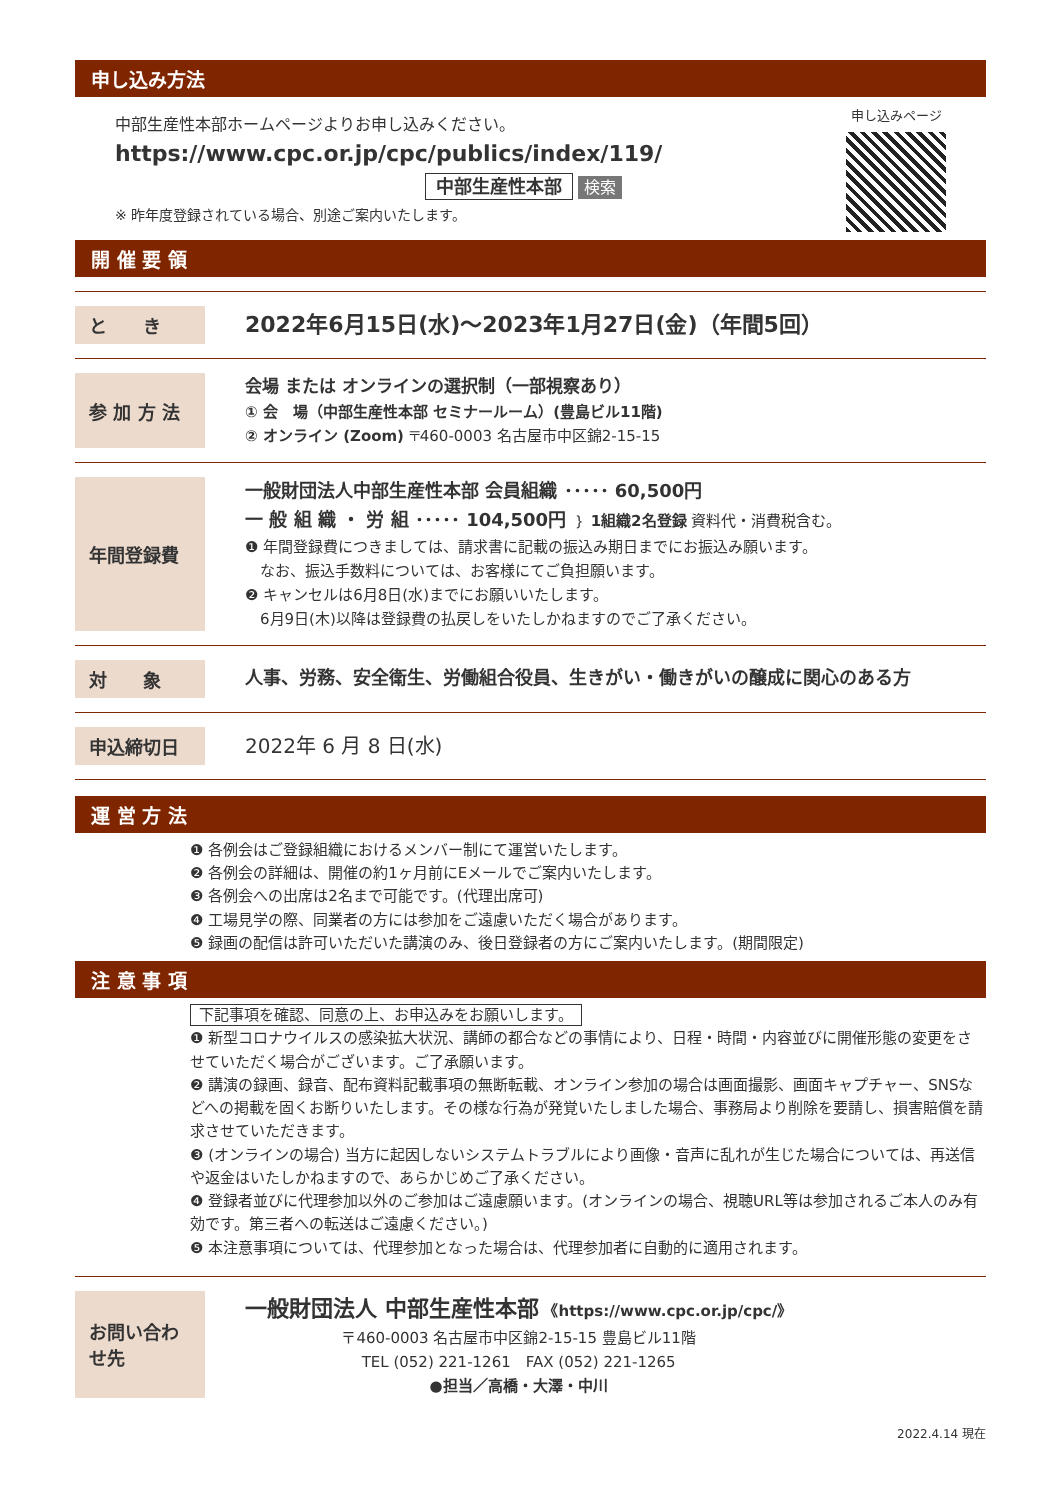申し込み方法
中部生産性本部ホームページよりお申し込みください。
https://www.cpc.or.jp/cpc/publics/index/119/
中部生産性本部 検索
※ 昨年度登録されている場合、別途ご案内いたします。
申し込みページ
開 催 要 領
と　　き
2022年6月15日(水)～2023年1月27日(金)（年間5回）
参 加 方 法
会場 または オンラインの選択制（一部視察あり）
① 会　場（中部生産性本部 セミナールーム）(豊島ビル11階)
② オンライン (Zoom) 〒460-0003 名古屋市中区錦2-15-15
年間登録費
一般財団法人中部生産性本部 会員組織 ･････ 60,500円
一 般 組 織 ・ 労 組 ･････ 104,500円 ｝ 1組織2名登録 資料代・消費税含む。
❶ 年間登録費につきましては、請求書に記載の振込み期日までにお振込み願います。
　なお、振込手数料については、お客様にてご負担願います。
❷ キャンセルは6月8日(水)までにお願いいたします。
　6月9日(木)以降は登録費の払戻しをいたしかねますのでご了承ください。
対　　象
人事、労務、安全衛生、労働組合役員、生きがい・働きがいの醸成に関心のある方
申込締切日
2022年 6 月 8 日(水)
運 営 方 法
❶ 各例会はご登録組織におけるメンバー制にて運営いたします。
❷ 各例会の詳細は、開催の約1ヶ月前にEメールでご案内いたします。
❸ 各例会への出席は2名まで可能です。(代理出席可)
❹ 工場見学の際、同業者の方には参加をご遠慮いただく場合があります。
❺ 録画の配信は許可いただいた講演のみ、後日登録者の方にご案内いたします。(期間限定)
注 意 事 項
下記事項を確認、同意の上、お申込みをお願いします。
❶ 新型コロナウイルスの感染拡大状況、講師の都合などの事情により、日程・時間・内容並びに開催形態の変更をさせていただく場合がございます。ご了承願います。
❷ 講演の録画、録音、配布資料記載事項の無断転載、オンライン参加の場合は画面撮影、画面キャプチャー、SNSなどへの掲載を固くお断りいたします。その様な行為が発覚いたしました場合、事務局より削除を要請し、損害賠償を請求させていただきます。
❸ (オンラインの場合) 当方に起因しないシステムトラブルにより画像・音声に乱れが生じた場合については、再送信や返金はいたしかねますので、あらかじめご了承ください。
❹ 登録者並びに代理参加以外のご参加はご遠慮願います。(オンラインの場合、視聴URL等は参加されるご本人のみ有効です。第三者への転送はご遠慮ください。)
❺ 本注意事項については、代理参加となった場合は、代理参加者に自動的に適用されます。
お問い合わせ先
一般財団法人 中部生産性本部 《https://www.cpc.or.jp/cpc/》
〒460-0003 名古屋市中区錦2-15-15 豊島ビル11階
TEL (052) 221-1261　FAX (052) 221-1265
●担当／高橋・大澤・中川
2022.4.14 現在